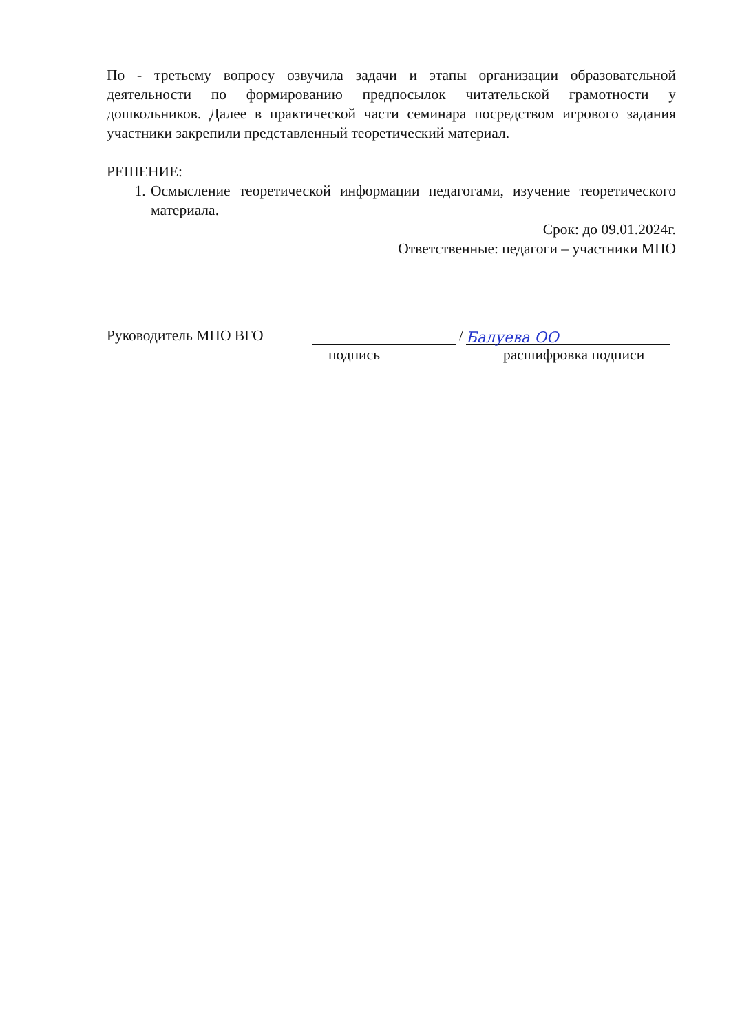По - третьему вопросу озвучила задачи и этапы организации образовательной деятельности по формированию предпосылок читательской грамотности у дошкольников. Далее в практической части семинара посредством игрового задания участники закрепили представленный теоретический материал.
РЕШЕНИЕ:
1. Осмысление теоретической информации педагогами, изучение теоретического материала.
Срок: до 09.01.2024г.
Ответственные: педагоги – участники МПО
Руководитель МПО ВГО / Балуева ОО
подпись расшифровка подписи